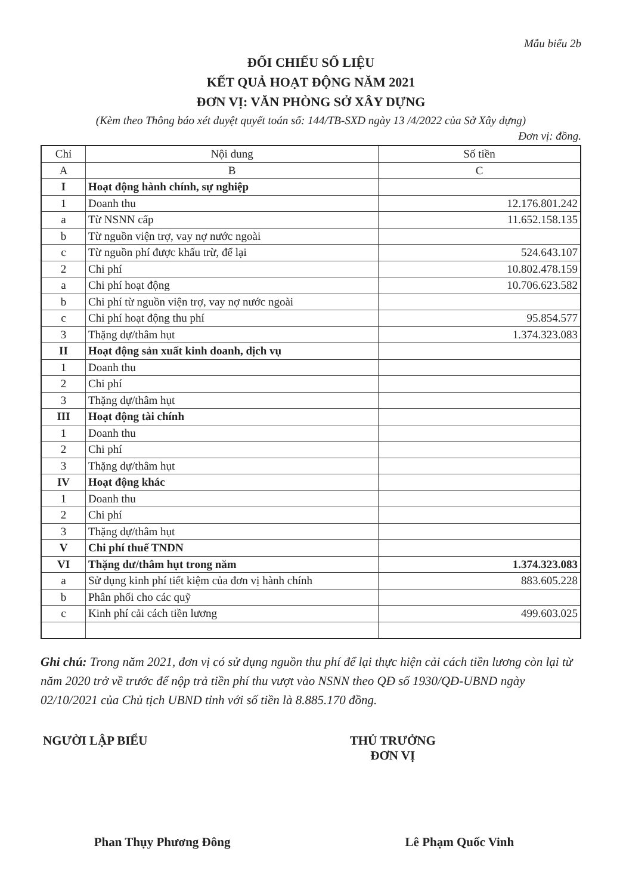Mẫu biểu 2b
ĐỐI CHIẾU SỐ LIỆU
KẾT QUẢ HOẠT ĐỘNG NĂM 2021
ĐƠN VỊ: VĂN PHÒNG SỞ XÂY DỰNG
(Kèm theo Thông báo xét duyệt quyết toán số: 144/TB-SXD ngày 13 /4/2022 của Sở Xây dựng)
Đơn vị: đồng.
| Chỉ | Nội dung | Số tiền |
| --- | --- | --- |
| A | B | C |
| I | Hoạt động hành chính, sự nghiệp | |
| 1 | Doanh thu | 12.176.801.242 |
| a | Từ NSNN cấp | 11.652.158.135 |
| b | Từ nguồn viện trợ, vay nợ nước ngoài | |
| c | Từ nguồn phí được khấu trừ, để lại | 524.643.107 |
| 2 | Chi phí | 10.802.478.159 |
| a | Chi phí hoạt động | 10.706.623.582 |
| b | Chi phí từ nguồn viện trợ, vay nợ nước ngoài | |
| c | Chi phí hoạt động thu phí | 95.854.577 |
| 3 | Thặng dự/thâm hụt | 1.374.323.083 |
| II | Hoạt động sản xuất kinh doanh, dịch vụ | |
| 1 | Doanh thu | |
| 2 | Chi phí | |
| 3 | Thặng dự/thâm hụt | |
| III | Hoạt động tài chính | |
| 1 | Doanh thu | |
| 2 | Chi phí | |
| 3 | Thặng dự/thâm hụt | |
| IV | Hoạt động khác | |
| 1 | Doanh thu | |
| 2 | Chi phí | |
| 3 | Thặng dự/thâm hụt | |
| V | Chi phí thuế TNDN | |
| VI | Thặng dư/thâm hụt trong năm | 1.374.323.083 |
| a | Sử dụng kinh phí tiết kiệm của đơn vị hành chính | 883.605.228 |
| b | Phân phối cho các quỹ | |
| c | Kinh phí cải cách tiền lương | 499.603.025 |
Ghi chú: Trong năm 2021, đơn vị có sử dụng nguồn thu phí để lại thực hiện cải cách tiền lương còn lại từ năm 2020 trở về trước để nộp trả tiền phí thu vượt vào NSNN theo QĐ số 1930/QĐ-UBND ngày 02/10/2021 của Chủ tịch UBND tỉnh với số tiền là 8.885.170 đồng.
NGƯỜI LẬP BIỂU
Phan Thụy Phương Đông
THỦ TRƯỞNG ĐƠN VỊ
Lê Phạm Quốc Vinh